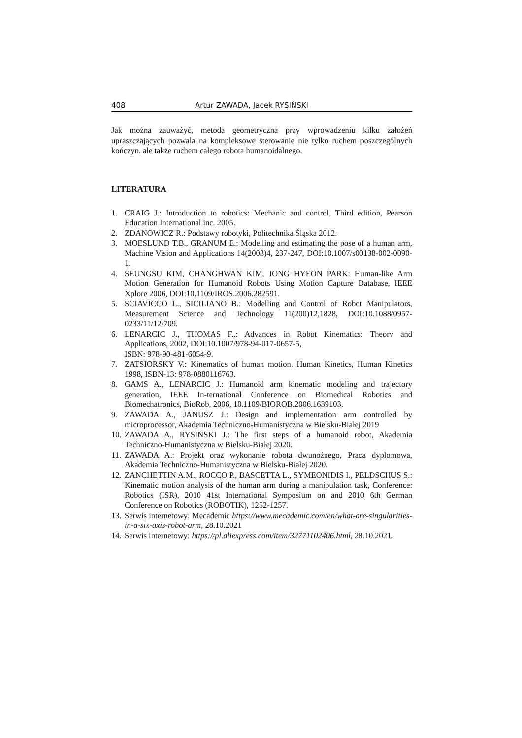408 Artur ZAWADA, Jacek RYSIŃSKI
Jak można zauważyć, metoda geometryczna przy wprowadzeniu kilku założeń upraszczających pozwala na kompleksowe sterowanie nie tylko ruchem poszczególnych kończyn, ale także ruchem całego robota humanoidalnego.
LITERATURA
1. CRAIG J.: Introduction to robotics: Mechanic and control, Third edition, Pearson Education International inc. 2005.
2. ZDANOWICZ R.: Podstawy robotyki, Politechnika Śląska 2012.
3. MOESLUND T.B., GRANUM E.: Modelling and estimating the pose of a human arm, Machine Vision and Applications 14(2003)4, 237-247, DOI:10.1007/s00138-002-0090-1.
4. SEUNGSU KIM, CHANGHWAN KIM, JONG HYEON PARK: Human-like Arm Motion Generation for Humanoid Robots Using Motion Capture Database, IEEE Xplore 2006, DOI:10.1109/IROS.2006.282591.
5. SCIAVICCO L., SICILIANO B.: Modelling and Control of Robot Manipulators, Measurement Science and Technology 11(200)12,1828, DOI:10.1088/0957-0233/11/12/709.
6. LENARCIC J., THOMAS F..: Advances in Robot Kinematics: Theory and Applications, 2002, DOI:10.1007/978-94-017-0657-5,
ISBN: 978-90-481-6054-9.
7. ZATSIORSKY V.: Kinematics of human motion. Human Kinetics, Human Kinetics 1998, ISBN-13: 978-0880116763.
8. GAMS A., LENARCIC J.: Humanoid arm kinematic modeling and trajectory generation, IEEE In-ternational Conference on Biomedical Robotics and Biomechatronics, BioRob, 2006, 10.1109/BIOROB.2006.1639103.
9. ZAWADA A., JANUSZ J.: Design and implementation arm controlled by microprocessor, Akademia Techniczno-Humanistyczna w Bielsku-Białej 2019
10. ZAWADA A., RYSIŃSKI J.: The first steps of a humanoid robot, Akademia Techniczno-Humanistyczna w Bielsku-Białej 2020.
11. ZAWADA A.: Projekt oraz wykonanie robota dwunożnego, Praca dyplomowa, Akademia Techniczno-Humanistyczna w Bielsku-Białej 2020.
12. ZANCHETTIN A.M., ROCCO P., BASCETTA L., SYMEONIDIS I., PELDSCHUS S.: Kinematic motion analysis of the human arm during a manipulation task, Conference: Robotics (ISR), 2010 41st International Symposium on and 2010 6th German Conference on Robotics (ROBOTIK), 1252-1257.
13. Serwis internetowy: Mecademic https://www.mecademic.com/en/what-are-singularities-in-a-six-axis-robot-arm, 28.10.2021
14. Serwis internetowy: https://pl.aliexpress.com/item/32771102406.html, 28.10.2021.